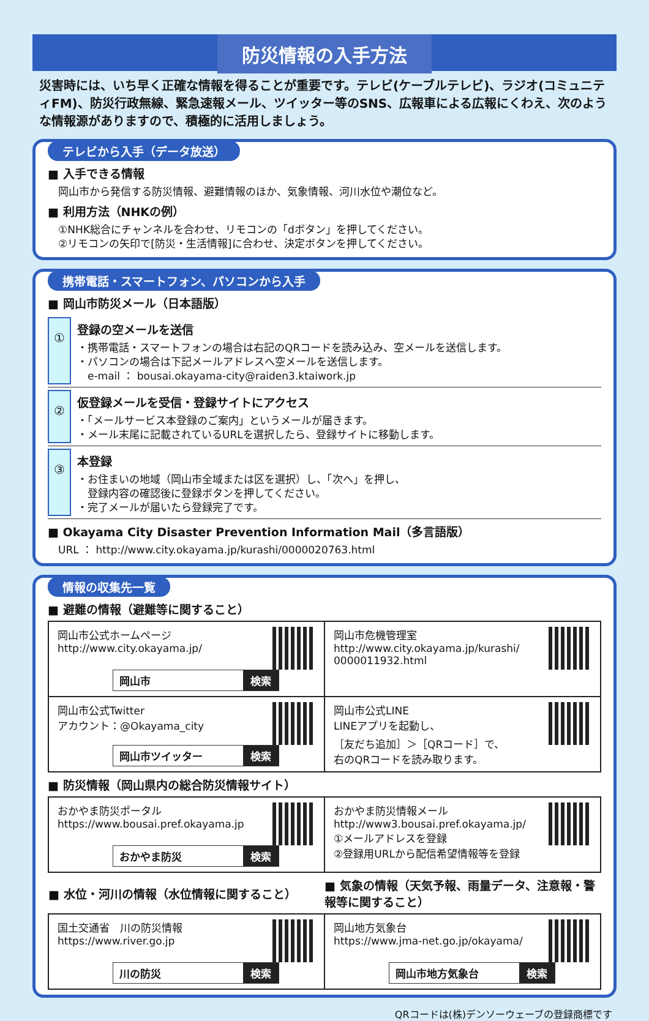防災情報の入手方法
災害時には、いち早く正確な情報を得ることが重要です。テレビ(ケーブルテレビ)、ラジオ(コミュニティFM)、防災行政無線、緊急速報メール、ツイッター等のSNS、広報車による広報にくわえ、次のような情報源がありますので、積極的に活用しましょう。
テレビから入手（データ放送）
■ 入手できる情報
　岡山市から発信する防災情報、避難情報のほか、気象情報、河川水位や潮位など。
■ 利用方法（NHKの例）
　①NHK総合にチャンネルを合わせ、リモコンの「dボタン」を押してください。
　②リモコンの矢印で[防災・生活情報]に合わせ、決定ボタンを押してください。
携帯電話・スマートフォン、パソコンから入手
■ 岡山市防災メール（日本語版）
①
登録の空メールを送信
・携帯電話・スマートフォンの場合は右記のQRコードを読み込み、空メールを送信します。
・パソコンの場合は下記メールアドレスへ空メールを送信します。
　e-mail ： bousai.okayama-city@raiden3.ktaiwork.jp
②
仮登録メールを受信・登録サイトにアクセス
・「メールサービス本登録のご案内」というメールが届きます。
・メール末尾に記載されているURLを選択したら、登録サイトに移動します。
③
本登録
・お住まいの地域（岡山市全域または区を選択）し、「次へ」を押し、
　登録内容の確認後に登録ボタンを押してください。
・完了メールが届いたら登録完了です。
■ Okayama City Disaster Prevention Information Mail（多言語版）
　URL ： http://www.city.okayama.jp/kurashi/0000020763.html
情報の収集先一覧
■ 避難の情報（避難等に関すること）
| 岡山市公式ホームページ http://www.city.okayama.jp/ 岡山市 検索 | 岡山市危機管理室 http://www.city.okayama.jp/kurashi/ 0000011932.html |
| 岡山市公式Twitter アカウント：@Okayama_city 岡山市ツイッター 検索 | 岡山市公式LINE LINEアプリを起動し、 ［友だち追加］＞［QRコード］で、 右のQRコードを読み取ります。 |
■ 防災情報（岡山県内の総合防災情報サイト）
| おかやま防災ポータル https://www.bousai.pref.okayama.jp おかやま防災 検索 | おかやま防災情報メール http://www3.bousai.pref.okayama.jp/ ①メールアドレスを登録 ②登録用URLから配信希望情報等を登録 |
| ■ 水位・河川の情報（水位情報に関すること） | ■ 気象の情報（天気予報、雨量データ、注意報・警報等に関すること） |
| --- | --- |
| 国土交通省 川の防災情報 https://www.river.go.jp 川の防災 検索 | 岡山地方気象台 https://www.jma-net.go.jp/okayama/ 岡山市地方気象台 検索 |
QRコードは(株)デンソーウェーブの登録商標です